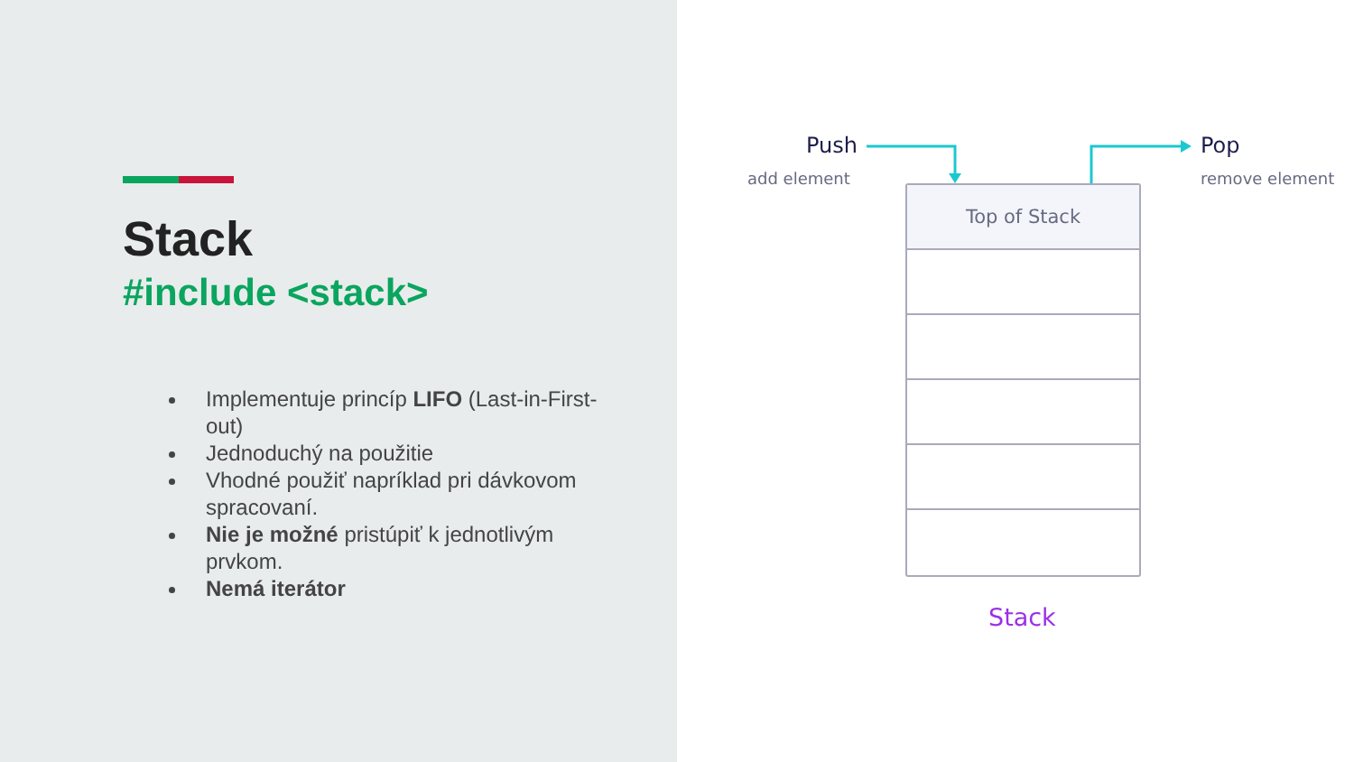Stack
#include <stack>
Implementuje princíp LIFO (Last-in-First-out)
Jednoduchý na použitie
Vhodné použiť napríklad pri dávkovom spracovaní.
Nie je možné pristúpiť k jednotlivým prvkom.
Nemá iterátor
Push
add element
Pop
remove element
Top of Stack
Stack